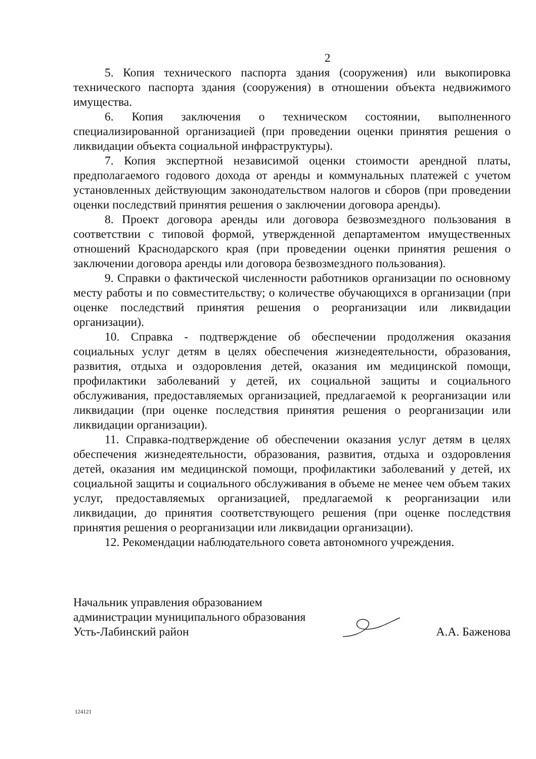2
5. Копия технического паспорта здания (сооружения) или выкопировка технического паспорта здания (сооружения) в отношении объекта недвижимого имущества.
6. Копия заключения о техническом состоянии, выполненного специализированной организацией (при проведении оценки принятия решения о ликвидации объекта социальной инфраструктуры).
7. Копия экспертной независимой оценки стоимости арендной платы, предполагаемого годового дохода от аренды и коммунальных платежей с учетом установленных действующим законодательством налогов и сборов (при проведении оценки последствий принятия решения о заключении договора аренды).
8. Проект договора аренды или договора безвозмездного пользования в соответствии с типовой формой, утвержденной департаментом имущественных отношений Краснодарского края (при проведении оценки принятия решения о заключении договора аренды или договора безвозмездного пользования).
9. Справки о фактической численности работников организации по основному месту работы и по совместительству; о количестве обучающихся в организации (при оценке последствий принятия решения о реорганизации или ликвидации организации).
10. Справка - подтверждение об обеспечении продолжения оказания социальных услуг детям в целях обеспечения жизнедеятельности, образования, развития, отдыха и оздоровления детей, оказания им медицинской помощи, профилактики заболеваний у детей, их социальной защиты и социального обслуживания, предоставляемых организацией, предлагаемой к реорганизации или ликвидации (при оценке последствия принятия решения о реорганизации или ликвидации организации).
11. Справка-подтверждение об обеспечении оказания услуг детям в целях обеспечения жизнедеятельности, образования, развития, отдыха и оздоровления детей, оказания им медицинской помощи, профилактики заболеваний у детей, их социальной защиты и социального обслуживания в объеме не менее чем объем таких услуг, предоставляемых организацией, предлагаемой к реорганизации или ликвидации, до принятия соответствующего решения (при оценке последствия принятия решения о реорганизации или ликвидации организации).
12. Рекомендации наблюдательного совета автономного учреждения.
Начальник управления образованием
администрации муниципального образования
Усть-Лабинский район
А.А. Баженова
124121